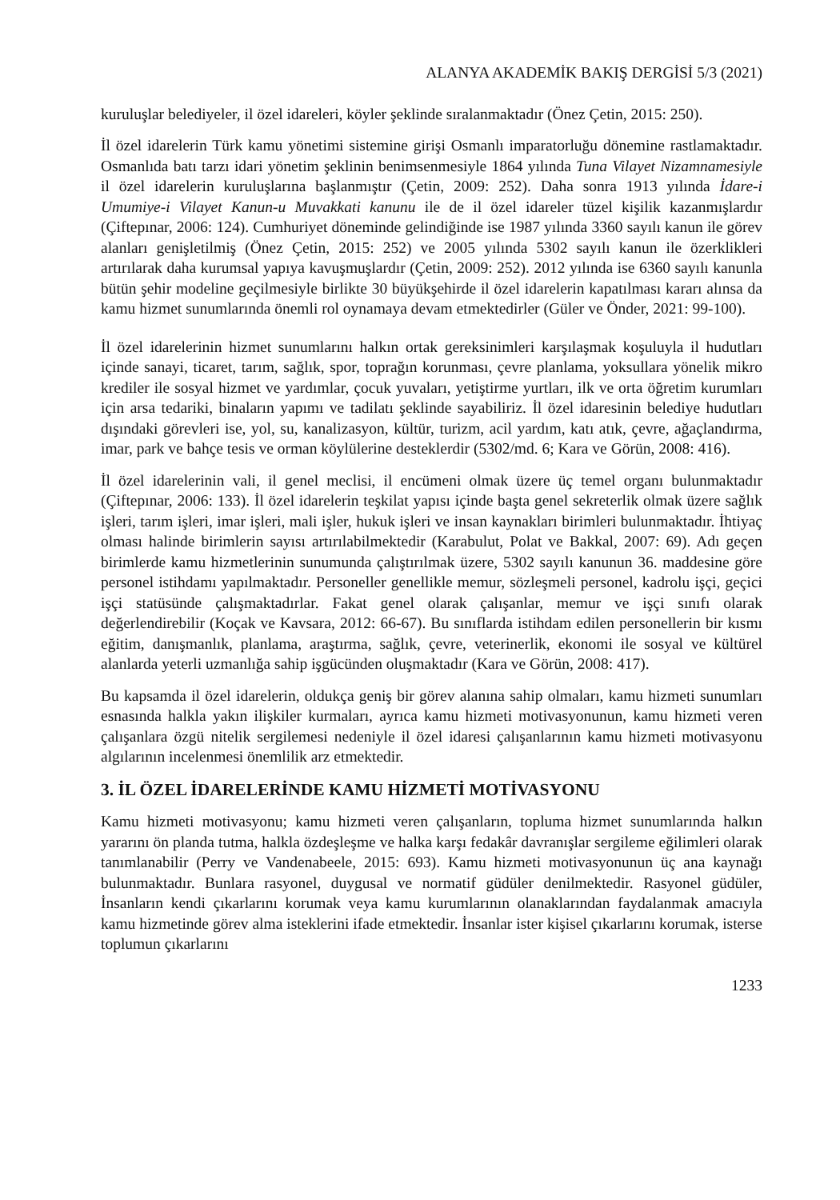ALANYA AKADEMİK BAKIŞ DERGİSİ 5/3 (2021)
kuruluşlar belediyeler, il özel idareleri, köyler şeklinde sıralanmaktadır (Önez Çetin, 2015: 250).
İl özel idarelerin Türk kamu yönetimi sistemine girişi Osmanlı imparatorluğu dönemine rastlamaktadır. Osmanlıda batı tarzı idari yönetim şeklinin benimsenmesiyle 1864 yılında Tuna Vilayet Nizamnamesiyle il özel idarelerin kuruluşlarına başlanmıştır (Çetin, 2009: 252). Daha sonra 1913 yılında İdare-i Umumiye-i Vilayet Kanun-u Muvakkati kanunu ile de il özel idareler tüzel kişilik kazanmışlardır (Çiftepınar, 2006: 124). Cumhuriyet döneminde gelindiğinde ise 1987 yılında 3360 sayılı kanun ile görev alanları genişletilmiş (Önez Çetin, 2015: 252) ve 2005 yılında 5302 sayılı kanun ile özerklikleri artırılarak daha kurumsal yapıya kavuşmuşlardır (Çetin, 2009: 252). 2012 yılında ise 6360 sayılı kanunla bütün şehir modeline geçilmesiyle birlikte 30 büyükşehirde il özel idarelerin kapatılması kararı alınsa da kamu hizmet sunumlarında önemli rol oynamaya devam etmektedirler (Güler ve Önder, 2021: 99-100).
İl özel idarelerinin hizmet sunumlarını halkın ortak gereksinimleri karşılaşmak koşuluyla il hudutları içinde sanayi, ticaret, tarım, sağlık, spor, toprağın korunması, çevre planlama, yoksullara yönelik mikro krediler ile sosyal hizmet ve yardımlar, çocuk yuvaları, yetiştirme yurtları, ilk ve orta öğretim kurumları için arsa tedariki, binaların yapımı ve tadilatı şeklinde sayabiliriz. İl özel idaresinin belediye hudutları dışındaki görevleri ise, yol, su, kanalizasyon, kültür, turizm, acil yardım, katı atık, çevre, ağaçlandırma, imar, park ve bahçe tesis ve orman köylülerine desteklerdir (5302/md. 6; Kara ve Görün, 2008: 416).
İl özel idarelerinin vali, il genel meclisi, il encümeni olmak üzere üç temel organı bulunmaktadır (Çiftepınar, 2006: 133). İl özel idarelerin teşkilat yapısı içinde başta genel sekreterlik olmak üzere sağlık işleri, tarım işleri, imar işleri, mali işler, hukuk işleri ve insan kaynakları birimleri bulunmaktadır. İhtiyaç olması halinde birimlerin sayısı artırılabilmektedir (Karabulut, Polat ve Bakkal, 2007: 69). Adı geçen birimlerde kamu hizmetlerinin sunumunda çalıştırılmak üzere, 5302 sayılı kanunun 36. maddesine göre personel istihdamı yapılmaktadır. Personeller genellikle memur, sözleşmeli personel, kadrolu işçi, geçici işçi statüsünde çalışmaktadırlar. Fakat genel olarak çalışanlar, memur ve işçi sınıfı olarak değerlendirebilir (Koçak ve Kavsara, 2012: 66-67). Bu sınıflarda istihdam edilen personellerin bir kısmı eğitim, danışmanlık, planlama, araştırma, sağlık, çevre, veterinerlik, ekonomi ile sosyal ve kültürel alanlarda yeterli uzmanlığa sahip işgücünden oluşmaktadır (Kara ve Görün, 2008: 417).
Bu kapsamda il özel idarelerin, oldukça geniş bir görev alanına sahip olmaları, kamu hizmeti sunumları esnasında halkla yakın ilişkiler kurmaları, ayrıca kamu hizmeti motivasyonunun, kamu hizmeti veren çalışanlara özgü nitelik sergilemesi nedeniyle il özel idaresi çalışanlarının kamu hizmeti motivasyonu algılarının incelenmesi önemlilik arz etmektedir.
3. İL ÖZEL İDARELERİNDE KAMU HİZMETİ MOTİVASYONU
Kamu hizmeti motivasyonu; kamu hizmeti veren çalışanların, topluma hizmet sunumlarında halkın yararını ön planda tutma, halkla özdeşleşme ve halka karşı fedakâr davranışlar sergileme eğilimleri olarak tanımlanabilir (Perry ve Vandenabeele, 2015: 693). Kamu hizmeti motivasyonunun üç ana kaynağı bulunmaktadır. Bunlara rasyonel, duygusal ve normatif güdüler denilmektedir. Rasyonel güdüler, İnsanların kendi çıkarlarını korumak veya kamu kurumlarının olanaklarından faydalanmak amacıyla kamu hizmetinde görev alma isteklerini ifade etmektedir. İnsanlar ister kişisel çıkarlarını korumak, isterse toplumun çıkarlarını
1233